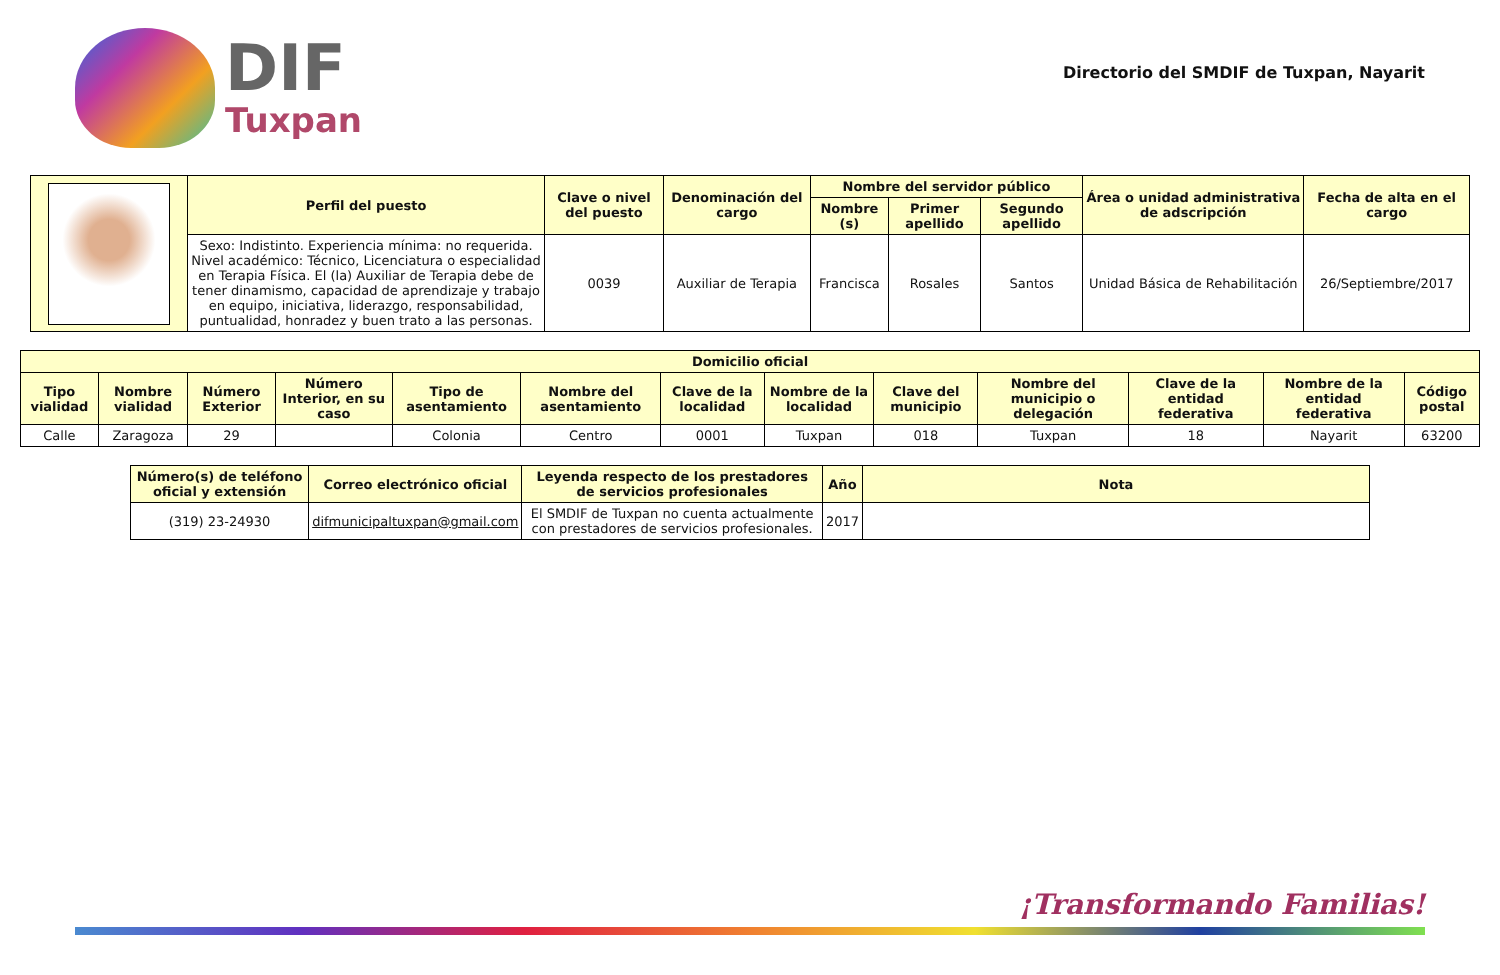DIF
Tuxpan
Directorio del SMDIF de Tuxpan, Nayarit
| | Perfil del puesto | Clave o nivel del puesto | Denominación del cargo | Nombre del servidor público | | | Área o unidad administrativa de adscripción | Fecha de alta en el cargo |
| --- | --- | --- | --- | --- | --- | --- | --- | --- |
| | | | | Nombre (s) | Primer apellido | Segundo apellido | | |
| | Sexo: Indistinto. Experiencia mínima: no requerida. Nivel académico: Técnico, Licenciatura o especialidad en Terapia Física. El (la) Auxiliar de Terapia debe de tener dinamismo, capacidad de aprendizaje y trabajo en equipo, iniciativa, liderazgo, responsabilidad, puntualidad, honradez y buen trato a las personas. | 0039 | Auxiliar de Terapia | Francisca | Rosales | Santos | Unidad Básica de Rehabilitación | 26/Septiembre/2017 |
| Domicilio oficial | | | | | | | | | | | | |
| --- | --- | --- | --- | --- | --- | --- | --- | --- | --- | --- | --- | --- |
| Tipo vialidad | Nombre vialidad | Número Exterior | Número Interior, en su caso | Tipo de asentamiento | Nombre del asentamiento | Clave de la localidad | Nombre de la localidad | Clave del municipio | Nombre del municipio o delegación | Clave de la entidad federativa | Nombre de la entidad federativa | Código postal |
| Calle | Zaragoza | 29 | | Colonia | Centro | 0001 | Tuxpan | 018 | Tuxpan | 18 | Nayarit | 63200 |
| Número(s) de teléfono oficial y extensión | Correo electrónico oficial | Leyenda respecto de los prestadores de servicios profesionales | Año | Nota |
| --- | --- | --- | --- | --- |
| (319) 23-24930 | difmunicipaltuxpan@gmail.com | El SMDIF de Tuxpan no cuenta actualmente con prestadores de servicios profesionales. | 2017 | |
¡Transformando Familias!